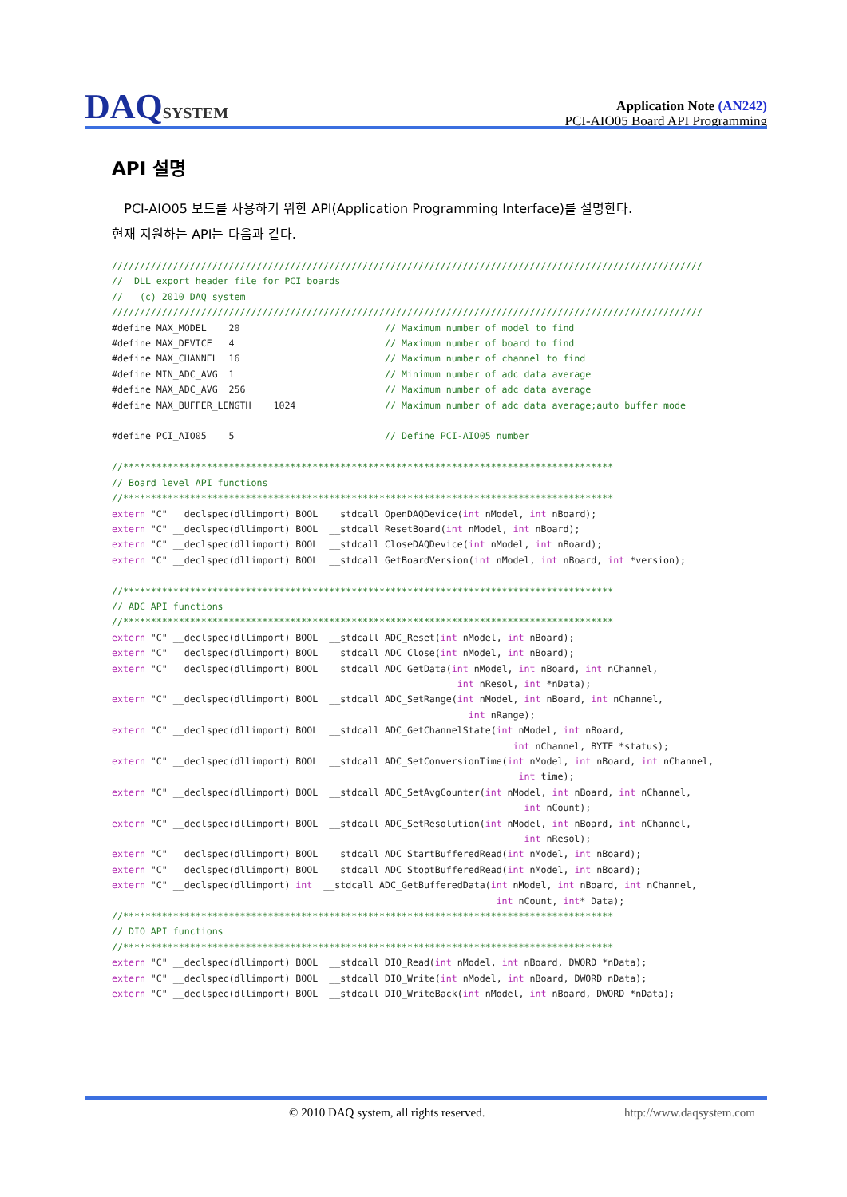DAQSYSTEM
Application Note (AN242)
PCI-AIO05 Board API Programming
API 설명
PCI-AIO05 보드를 사용하기 위한 API(Application Programming Interface)를 설명한다.
현재 지원하는 API는 다음과 같다.
//////////////////////////////////////////////////////////////////////////////////////////////////////////
//  DLL export header file for PCI boards
//   (c) 2010 DAQ system
//////////////////////////////////////////////////////////////////////////////////////////////////////////
#define MAX_MODEL    20                          // Maximum number of model to find
#define MAX_DEVICE   4                           // Maximum number of board to find
#define MAX_CHANNEL  16                          // Maximum number of channel to find
#define MIN_ADC_AVG  1                           // Minimum number of adc data average
#define MAX_ADC_AVG  256                         // Maximum number of adc data average
#define MAX_BUFFER_LENGTH    1024                // Maximum number of adc data average;auto buffer mode

#define PCI_AIO05    5                           // Define PCI-AIO05 number

//****************************************************************************************
// Board level API functions
//****************************************************************************************
extern "C" __declspec(dllimport) BOOL  __stdcall OpenDAQDevice(int nModel, int nBoard);
extern "C" __declspec(dllimport) BOOL  __stdcall ResetBoard(int nModel, int nBoard);
extern "C" __declspec(dllimport) BOOL  __stdcall CloseDAQDevice(int nModel, int nBoard);
extern "C" __declspec(dllimport) BOOL  __stdcall GetBoardVersion(int nModel, int nBoard, int *version);

//****************************************************************************************
// ADC API functions
//****************************************************************************************
extern "C" __declspec(dllimport) BOOL  __stdcall ADC_Reset(int nModel, int nBoard);
extern "C" __declspec(dllimport) BOOL  __stdcall ADC_Close(int nModel, int nBoard);
extern "C" __declspec(dllimport) BOOL  __stdcall ADC_GetData(int nModel, int nBoard, int nChannel,
                                                              int nResol, int *nData);
extern "C" __declspec(dllimport) BOOL  __stdcall ADC_SetRange(int nModel, int nBoard, int nChannel,
                                                                int nRange);
extern "C" __declspec(dllimport) BOOL  __stdcall ADC_GetChannelState(int nModel, int nBoard,
                                                                        int nChannel, BYTE *status);
extern "C" __declspec(dllimport) BOOL  __stdcall ADC_SetConversionTime(int nModel, int nBoard, int nChannel,
                                                                         int time);
extern "C" __declspec(dllimport) BOOL  __stdcall ADC_SetAvgCounter(int nModel, int nBoard, int nChannel,
                                                                          int nCount);
extern "C" __declspec(dllimport) BOOL  __stdcall ADC_SetResolution(int nModel, int nBoard, int nChannel,
                                                                          int nResol);
extern "C" __declspec(dllimport) BOOL  __stdcall ADC_StartBufferedRead(int nModel, int nBoard);
extern "C" __declspec(dllimport) BOOL  __stdcall ADC_StoptBufferedRead(int nModel, int nBoard);
extern "C" __declspec(dllimport) int  __stdcall ADC_GetBufferedData(int nModel, int nBoard, int nChannel,
                                                                     int nCount, int* Data);
//****************************************************************************************
// DIO API functions
//****************************************************************************************
extern "C" __declspec(dllimport) BOOL  __stdcall DIO_Read(int nModel, int nBoard, DWORD *nData);
extern "C" __declspec(dllimport) BOOL  __stdcall DIO_Write(int nModel, int nBoard, DWORD nData);
extern "C" __declspec(dllimport) BOOL  __stdcall DIO_WriteBack(int nModel, int nBoard, DWORD *nData);
© 2010 DAQ system, all rights reserved. http://www.daqsystem.com